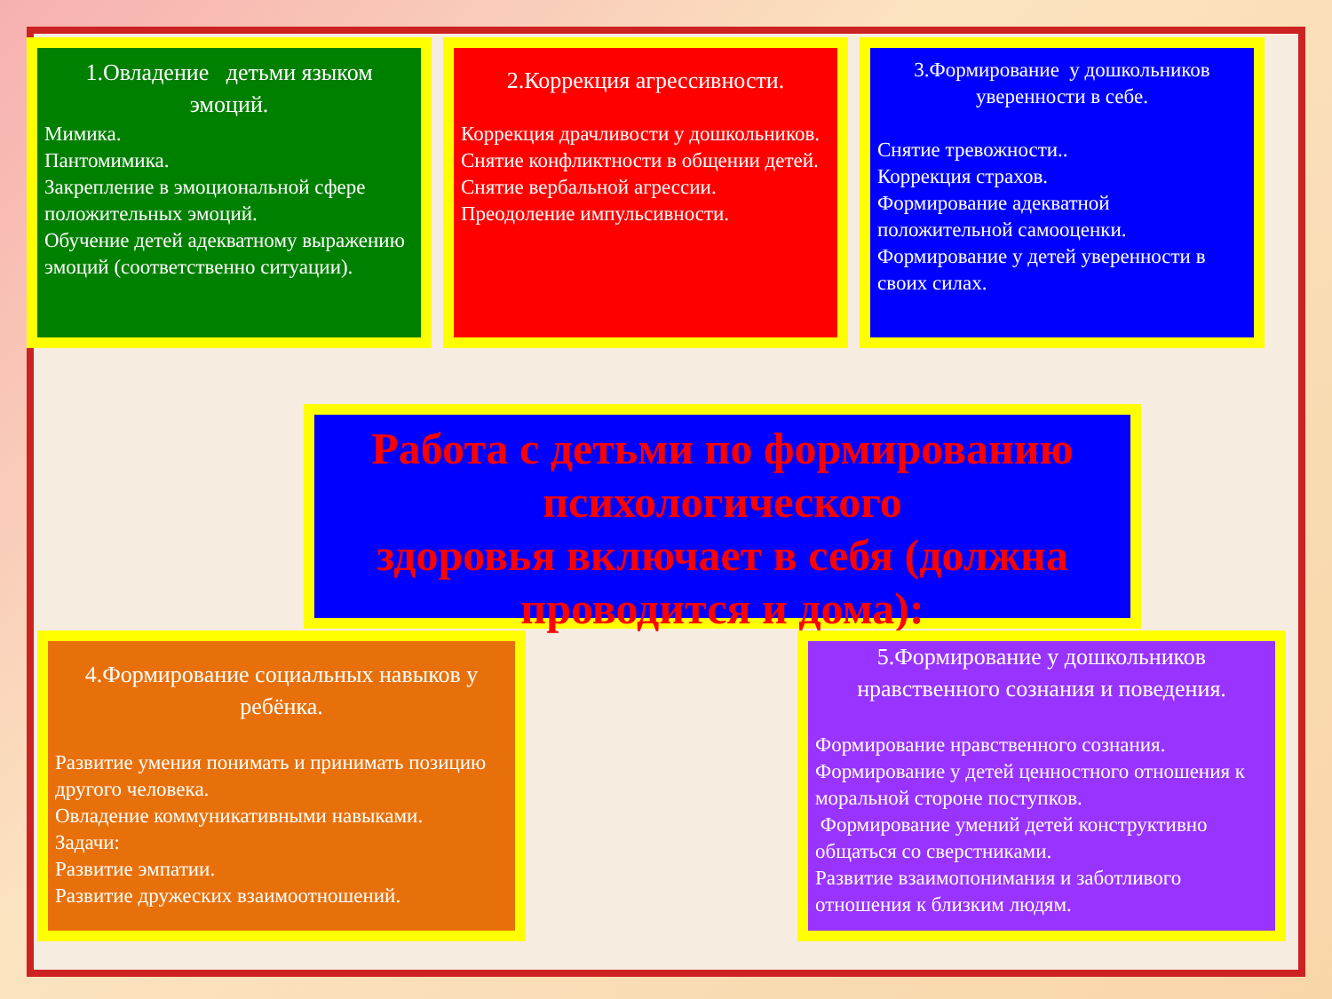1.Овладение детьми языком эмоций.
Мимика.
Пантомимика.
Закрепление в эмоциональной сфере положительных эмоций.
Обучение детей адекватному выражению эмоций (соответственно ситуации).
2.Коррекция агрессивности.
Коррекция драчливости у дошкольников.
Снятие конфликтности в общении детей.
Снятие вербальной агрессии.
Преодоление импульсивности.
3.Формирование у дошкольников уверенности в себе.
Снятие тревожности..
Коррекция страхов.
Формирование адекватной положительной самооценки.
Формирование у детей уверенности в своих силах.
Работа с детьми по формированию психологического
здоровья включает в себя (должна проводится и дома):
4.Формирование социальных навыков у ребёнка.
Развитие умения понимать и принимать позицию другого человека.
Овладение коммуникативными навыками.
Задачи:
Развитие эмпатии.
Развитие дружеских взаимоотношений.
5.Формирование у дошкольников нравственного сознания и поведения.
Формирование нравственного сознания.
Формирование у детей ценностного отношения к моральной стороне поступков.
Формирование умений детей конструктивно общаться со сверстниками.
Развитие взаимопонимания и заботливого отношения к близким людям.